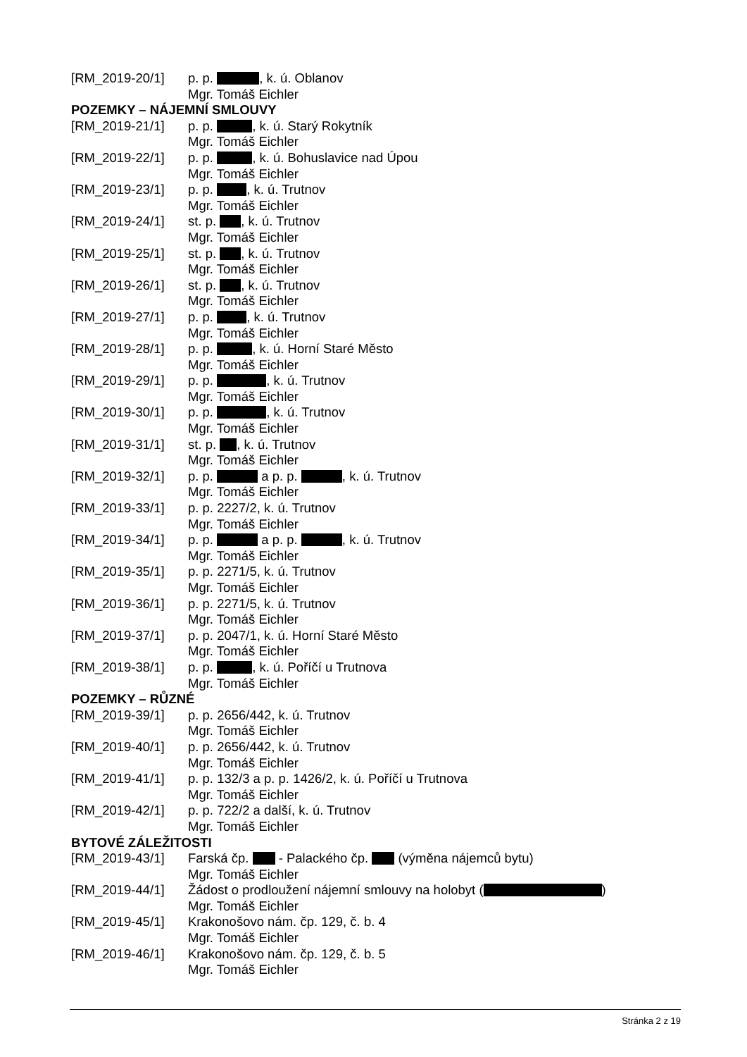[RM_2019-20/1] p. p. , k. ú. Oblanov
Mgr. Tomáš Eichler
POZEMKY – NÁJEMNÍ SMLOUVY
[RM_2019-21/1] p. p. , k. ú. Starý Rokytník
Mgr. Tomáš Eichler
[RM_2019-22/1] p. p. , k. ú. Bohuslavice nad Úpou
Mgr. Tomáš Eichler
[RM_2019-23/1] p. p. , k. ú. Trutnov
Mgr. Tomáš Eichler
[RM_2019-24/1] st. p. , k. ú. Trutnov
Mgr. Tomáš Eichler
[RM_2019-25/1] st. p. , k. ú. Trutnov
Mgr. Tomáš Eichler
[RM_2019-26/1] st. p. , k. ú. Trutnov
Mgr. Tomáš Eichler
[RM_2019-27/1] p. p. , k. ú. Trutnov
Mgr. Tomáš Eichler
[RM_2019-28/1] p. p. , k. ú. Horní Staré Město
Mgr. Tomáš Eichler
[RM_2019-29/1] p. p. , k. ú. Trutnov
Mgr. Tomáš Eichler
[RM_2019-30/1] p. p. , k. ú. Trutnov
Mgr. Tomáš Eichler
[RM_2019-31/1] st. p. , k. ú. Trutnov
Mgr. Tomáš Eichler
[RM_2019-32/1] p. p. a p. p. , k. ú. Trutnov
Mgr. Tomáš Eichler
[RM_2019-33/1] p. p. 2227/2, k. ú. Trutnov
Mgr. Tomáš Eichler
[RM_2019-34/1] p. p. a p. p. , k. ú. Trutnov
Mgr. Tomáš Eichler
[RM_2019-35/1] p. p. 2271/5, k. ú. Trutnov
Mgr. Tomáš Eichler
[RM_2019-36/1] p. p. 2271/5, k. ú. Trutnov
Mgr. Tomáš Eichler
[RM_2019-37/1] p. p. 2047/1, k. ú. Horní Staré Město
Mgr. Tomáš Eichler
[RM_2019-38/1] p. p. , k. ú. Poříčí u Trutnova
Mgr. Tomáš Eichler
POZEMKY – RŮZNÉ
[RM_2019-39/1] p. p. 2656/442, k. ú. Trutnov
Mgr. Tomáš Eichler
[RM_2019-40/1] p. p. 2656/442, k. ú. Trutnov
Mgr. Tomáš Eichler
[RM_2019-41/1] p. p. 132/3 a p. p. 1426/2, k. ú. Poříčí u Trutnova
Mgr. Tomáš Eichler
[RM_2019-42/1] p. p. 722/2 a další, k. ú. Trutnov
Mgr. Tomáš Eichler
BYTOVÉ ZÁLEŽITOSTI
[RM_2019-43/1] Farská čp. - Palackého čp. (výměna nájemců bytu)
Mgr. Tomáš Eichler
[RM_2019-44/1] Žádost o prodloužení nájemní smlouvy na holobyt ( )
Mgr. Tomáš Eichler
[RM_2019-45/1] Krakonošovo nám. čp. 129, č. b. 4
Mgr. Tomáš Eichler
[RM_2019-46/1] Krakonošovo nám. čp. 129, č. b. 5
Mgr. Tomáš Eichler
Stránka 2 z 19